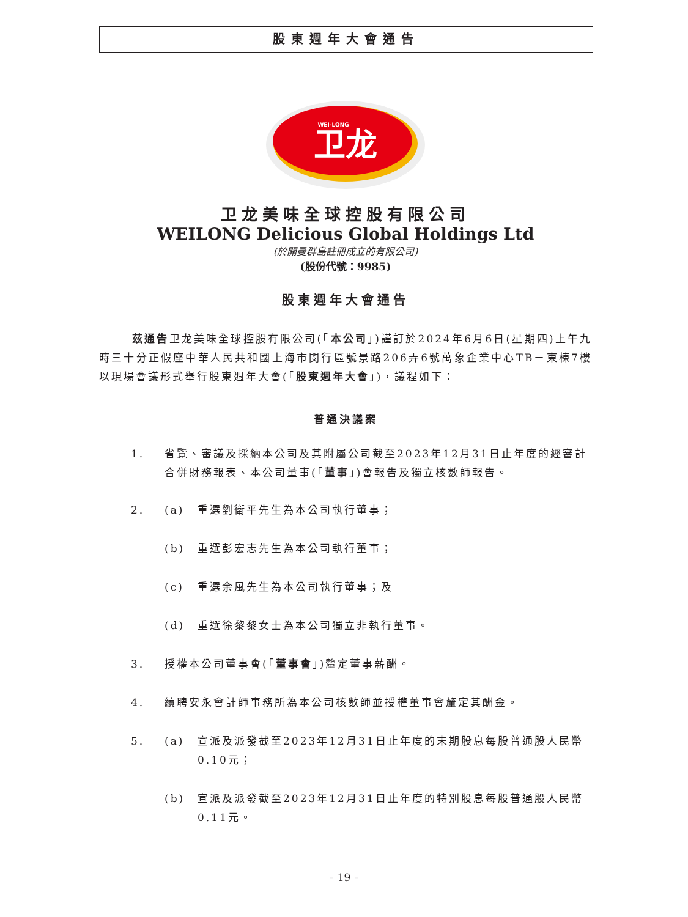股東週年大會通告
卫龙
WEI-LONG
卫龙美味全球控股有限公司
WEILONG Delicious Global Holdings Ltd
(於開曼群島註冊成立的有限公司)
(股份代號：9985)
股東週年大會通告
茲通告卫龙美味全球控股有限公司(「本公司」)謹訂於2024年6月6日(星期四)上午九時三十分正假座中華人民共和國上海市閔行區號景路206弄6號萬象企業中心TB－東棟7樓以現場會議形式舉行股東週年大會(「股東週年大會」)，議程如下：
普通決議案
1. 省覽、審議及採納本公司及其附屬公司截至2023年12月31日止年度的經審計合併財務報表、本公司董事(「董事」)會報告及獨立核數師報告。
2. (a) 重選劉衛平先生為本公司執行董事；
(b) 重選彭宏志先生為本公司執行董事；
(c) 重選余風先生為本公司執行董事；及
(d) 重選徐黎黎女士為本公司獨立非執行董事。
3. 授權本公司董事會(「董事會」)釐定董事薪酬。
4. 續聘安永會計師事務所為本公司核數師並授權董事會釐定其酬金。
5. (a) 宣派及派發截至2023年12月31日止年度的末期股息每股普通股人民幣0.10元；
(b) 宣派及派發截至2023年12月31日止年度的特別股息每股普通股人民幣0.11元。
– 19 –